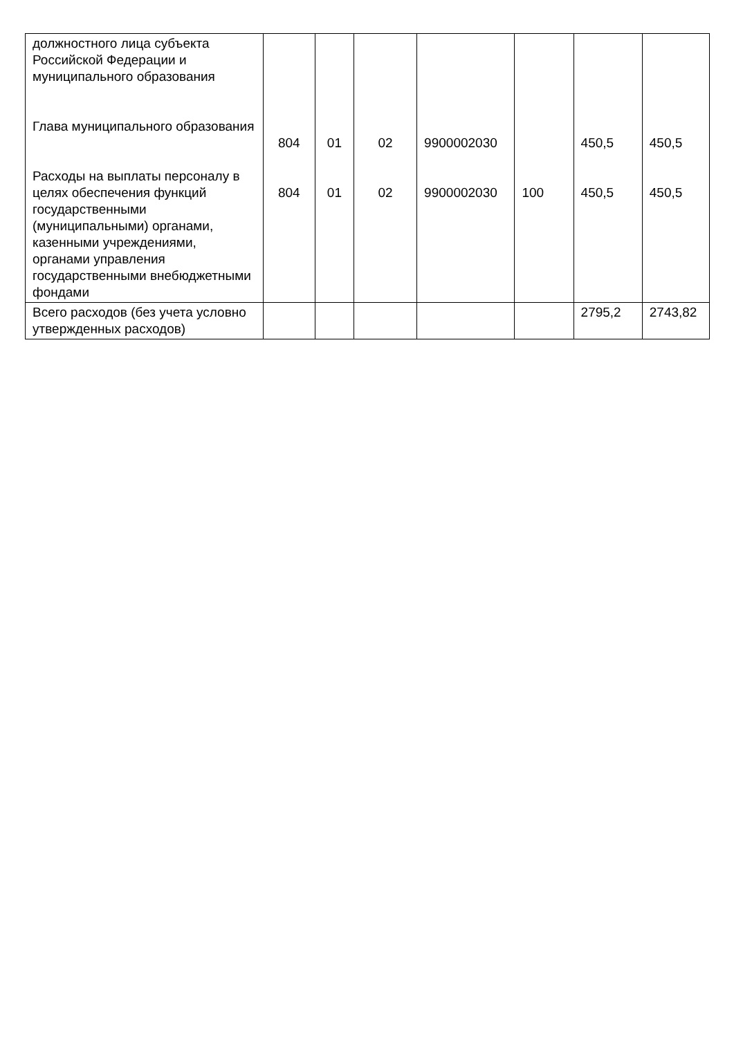| должностного лица субъекта Российской Федерации и муниципального образования Глава муниципального образования Расходы на выплаты персоналу в целях обеспечения функций государственными (муниципальными) органами, казенными учреждениями, органами управления государственными внебюджетными фондами | 804 804 | 01 01 | 02 02 | 9900002030 9900002030 | 100 | 450,5 450,5 | 450,5 450,5 |
| Всего расходов (без учета условно утвержденных расходов) | | | | | | 2795,2 | 2743,82 |